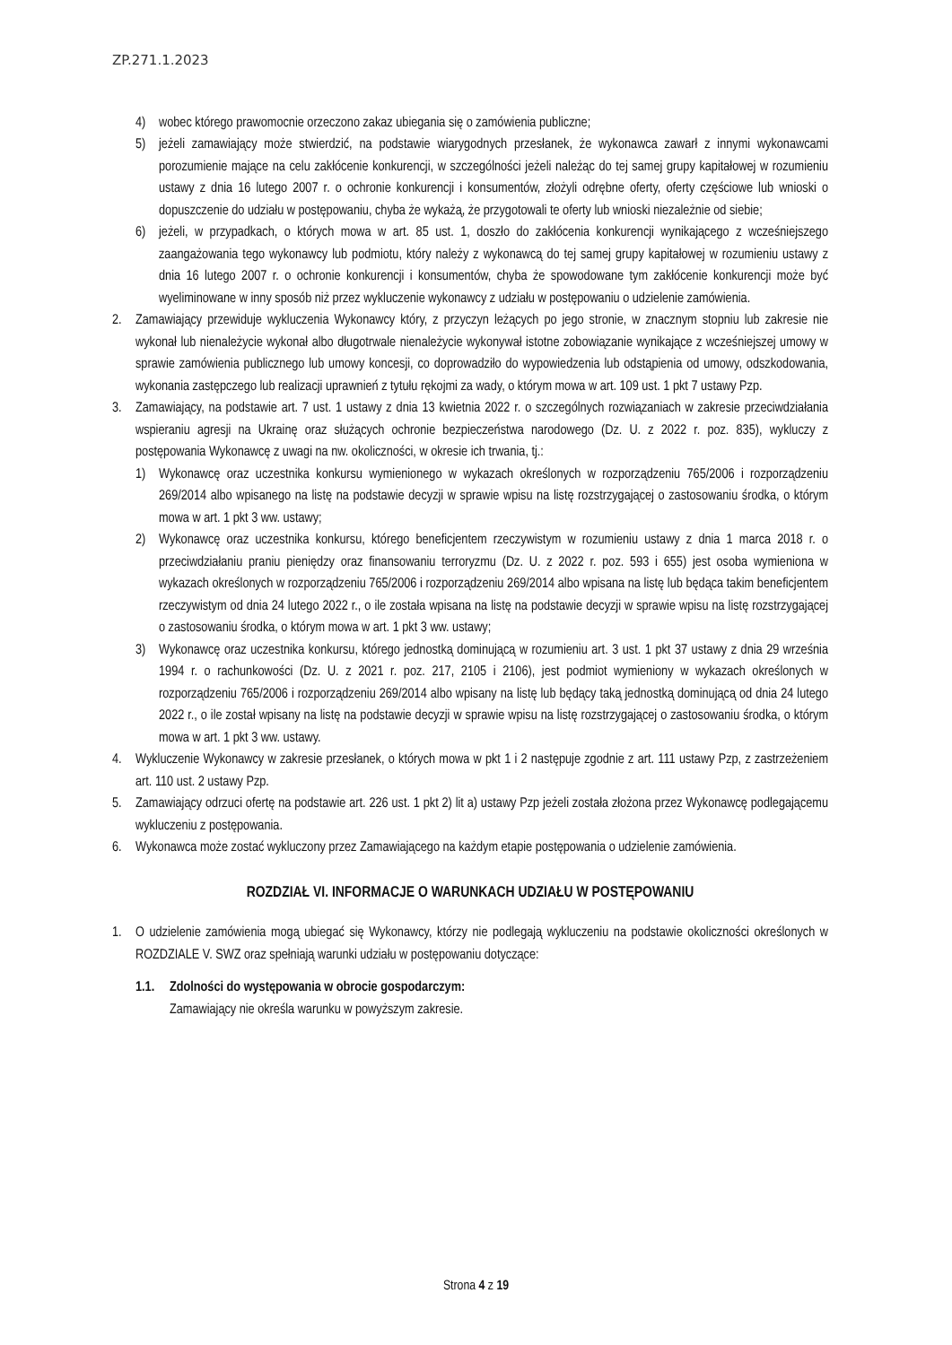ZP.271.1.2023
4) wobec którego prawomocnie orzeczono zakaz ubiegania się o zamówienia publiczne;
5) jeżeli zamawiający może stwierdzić, na podstawie wiarygodnych przesłanek, że wykonawca zawarł z innymi wykonawcami porozumienie mające na celu zakłócenie konkurencji, w szczególności jeżeli należąc do tej samej grupy kapitałowej w rozumieniu ustawy z dnia 16 lutego 2007 r. o ochronie konkurencji i konsumentów, złożyli odrębne oferty, oferty częściowe lub wnioski o dopuszczenie do udziału w postępowaniu, chyba że wykażą, że przygotowali te oferty lub wnioski niezależnie od siebie;
6) jeżeli, w przypadkach, o których mowa w art. 85 ust. 1, doszło do zakłócenia konkurencji wynikającego z wcześniejszego zaangażowania tego wykonawcy lub podmiotu, który należy z wykonawcą do tej samej grupy kapitałowej w rozumieniu ustawy z dnia 16 lutego 2007 r. o ochronie konkurencji i konsumentów, chyba że spowodowane tym zakłócenie konkurencji może być wyeliminowane w inny sposób niż przez wykluczenie wykonawcy z udziału w postępowaniu o udzielenie zamówienia.
2. Zamawiający przewiduje wykluczenia Wykonawcy który, z przyczyn leżących po jego stronie, w znacznym stopniu lub zakresie nie wykonał lub nienależycie wykonał albo długotrwale nienależycie wykonywał istotne zobowiązanie wynikające z wcześniejszej umowy w sprawie zamówienia publicznego lub umowy koncesji, co doprowadziło do wypowiedzenia lub odstąpienia od umowy, odszkodowania, wykonania zastępczego lub realizacji uprawnień z tytułu rękojmi za wady, o którym mowa w art. 109 ust. 1 pkt 7 ustawy Pzp.
3. Zamawiający, na podstawie art. 7 ust. 1 ustawy z dnia 13 kwietnia 2022 r. o szczególnych rozwiązaniach w zakresie przeciwdziałania wspieraniu agresji na Ukrainę oraz służących ochronie bezpieczeństwa narodowego (Dz. U. z 2022 r. poz. 835), wykluczy z postępowania Wykonawcę z uwagi na nw. okoliczności, w okresie ich trwania, tj.:
1) Wykonawcę oraz uczestnika konkursu wymienionego w wykazach określonych w rozporządzeniu 765/2006 i rozporządzeniu 269/2014 albo wpisanego na listę na podstawie decyzji w sprawie wpisu na listę rozstrzygającej o zastosowaniu środka, o którym mowa w art. 1 pkt 3 ww. ustawy;
2) Wykonawcę oraz uczestnika konkursu, którego beneficjentem rzeczywistym w rozumieniu ustawy z dnia 1 marca 2018 r. o przeciwdziałaniu praniu pieniędzy oraz finansowaniu terroryzmu (Dz. U. z 2022 r. poz. 593 i 655) jest osoba wymieniona w wykazach określonych w rozporządzeniu 765/2006 i rozporządzeniu 269/2014 albo wpisana na listę lub będąca takim beneficjentem rzeczywistym od dnia 24 lutego 2022 r., o ile została wpisana na listę na podstawie decyzji w sprawie wpisu na listę rozstrzygającej o zastosowaniu środka, o którym mowa w art. 1 pkt 3 ww. ustawy;
3) Wykonawcę oraz uczestnika konkursu, którego jednostką dominującą w rozumieniu art. 3 ust. 1 pkt 37 ustawy z dnia 29 września 1994 r. o rachunkowości (Dz. U. z 2021 r. poz. 217, 2105 i 2106), jest podmiot wymieniony w wykazach określonych w rozporządzeniu 765/2006 i rozporządzeniu 269/2014 albo wpisany na listę lub będący taką jednostką dominującą od dnia 24 lutego 2022 r., o ile został wpisany na listę na podstawie decyzji w sprawie wpisu na listę rozstrzygającej o zastosowaniu środka, o którym mowa w art. 1 pkt 3 ww. ustawy.
4. Wykluczenie Wykonawcy w zakresie przesłanek, o których mowa w pkt 1 i 2 następuje zgodnie z art. 111 ustawy Pzp, z zastrzeżeniem art. 110 ust. 2 ustawy Pzp.
5. Zamawiający odrzuci ofertę na podstawie art. 226 ust. 1 pkt 2) lit a) ustawy Pzp jeżeli została złożona przez Wykonawcę podlegającemu wykluczeniu z postępowania.
6. Wykonawca może zostać wykluczony przez Zamawiającego na każdym etapie postępowania o udzielenie zamówienia.
ROZDZIAŁ VI. INFORMACJE O WARUNKACH UDZIAŁU W POSTĘPOWANIU
1. O udzielenie zamówienia mogą ubiegać się Wykonawcy, którzy nie podlegają wykluczeniu na podstawie okoliczności określonych w ROZDZIALE V. SWZ oraz spełniają warunki udziału w postępowaniu dotyczące:
1.1. Zdolności do występowania w obrocie gospodarczym:
Zamawiający nie określa warunku w powyższym zakresie.
Strona 4 z 19